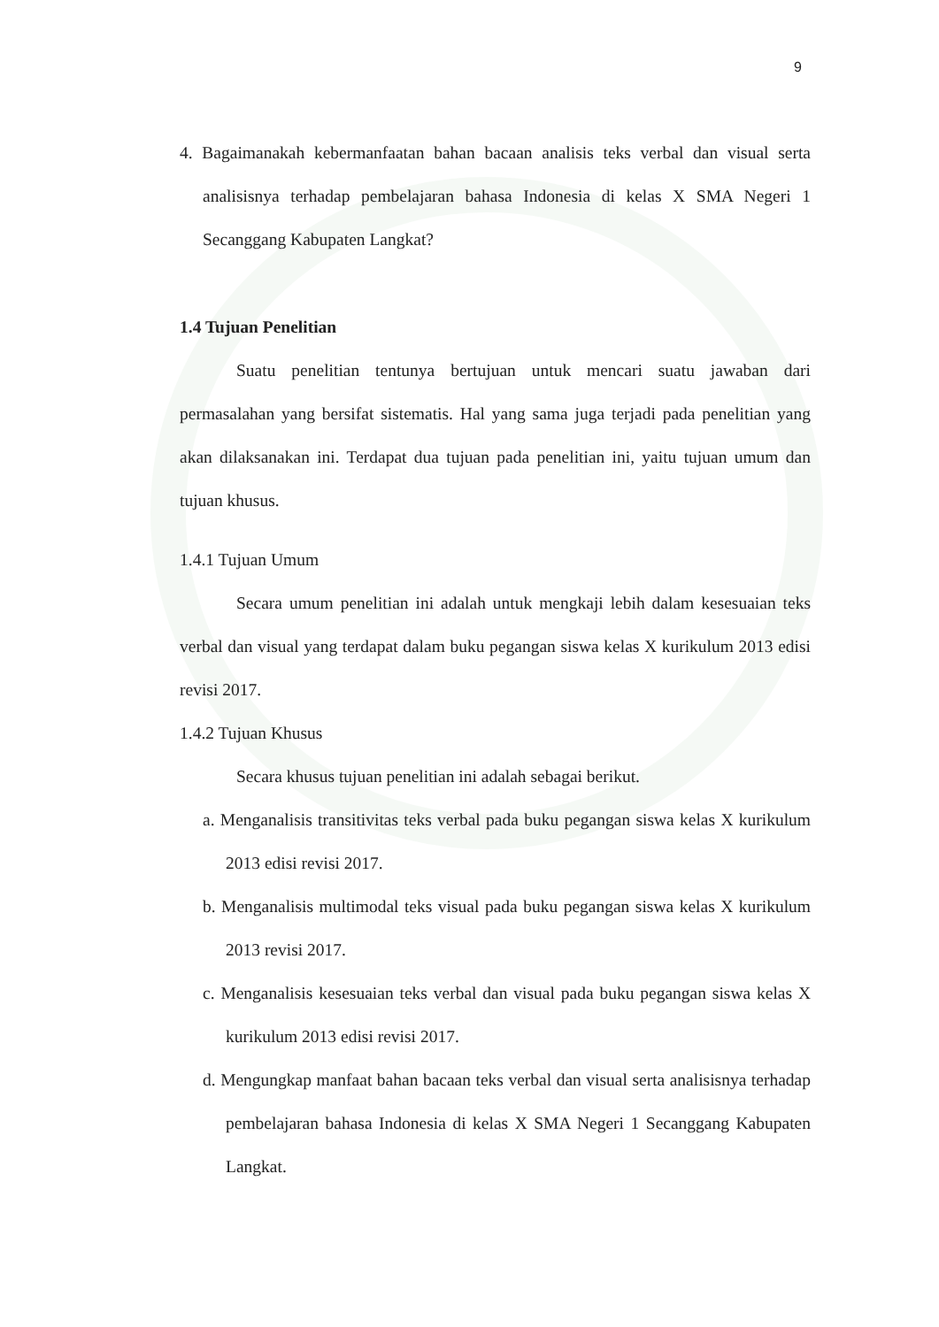9
4. Bagaimanakah kebermanfaatan bahan bacaan analisis teks verbal dan visual serta analisisnya terhadap pembelajaran bahasa Indonesia di kelas X SMA Negeri 1 Secanggang Kabupaten Langkat?
1.4 Tujuan Penelitian
Suatu penelitian tentunya bertujuan untuk mencari suatu jawaban dari permasalahan yang bersifat sistematis. Hal yang sama juga terjadi pada penelitian yang akan dilaksanakan ini. Terdapat dua tujuan pada penelitian ini, yaitu tujuan umum dan tujuan khusus.
1.4.1 Tujuan Umum
Secara umum penelitian ini adalah untuk mengkaji lebih dalam kesesuaian teks verbal dan visual yang terdapat dalam buku pegangan siswa kelas X kurikulum 2013 edisi revisi 2017.
1.4.2 Tujuan Khusus
Secara khusus tujuan penelitian ini adalah sebagai berikut.
a. Menganalisis transitivitas teks verbal pada buku pegangan siswa kelas X kurikulum 2013 edisi revisi 2017.
b. Menganalisis multimodal teks visual pada buku pegangan siswa kelas X kurikulum 2013 revisi 2017.
c. Menganalisis kesesuaian teks verbal dan visual pada buku pegangan siswa kelas X kurikulum 2013 edisi revisi 2017.
d. Mengungkap manfaat bahan bacaan teks verbal dan visual serta analisisnya terhadap pembelajaran bahasa Indonesia di kelas X SMA Negeri 1 Secanggang Kabupaten Langkat.